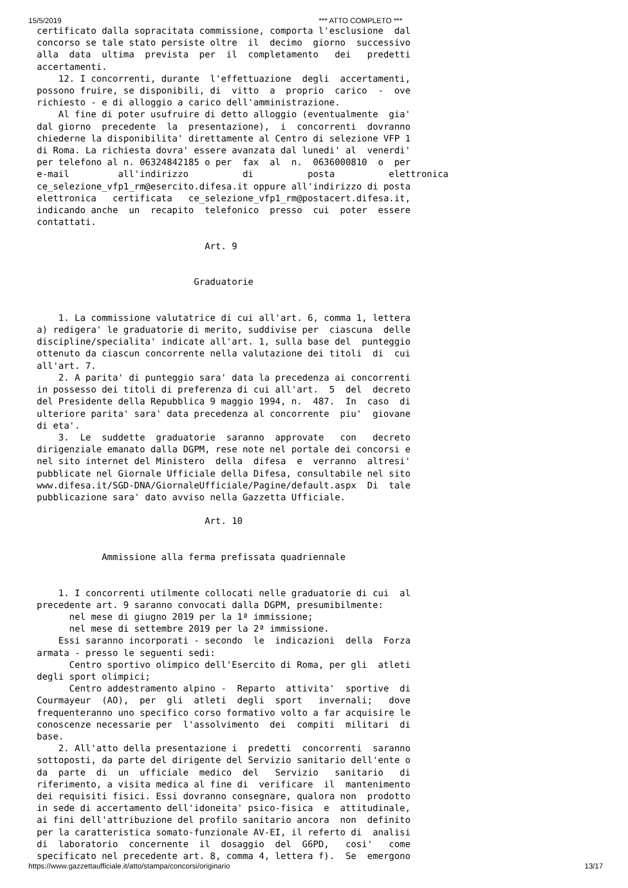15/5/2019 *** ATTO COMPLETO ***
certificato dalla sopracitata commissione, comporta l'esclusione  dal
concorso se tale stato persiste oltre  il  decimo  giorno  successivo
alla  data  ultima  prevista  per  il  completamento   dei   predetti
accertamenti.
    12. I concorrenti, durante  l'effettuazione  degli  accertamenti,
possono fruire, se disponibili, di  vitto  a  proprio  carico  -  ove
richiesto - e di alloggio a carico dell'amministrazione.
    Al fine di poter usufruire di detto alloggio (eventualmente  gia'
dal giorno  precedente  la  presentazione),  i  concorrenti  dovranno
chiederne la disponibilita' direttamente al Centro di selezione VFP 1
di Roma. La richiesta dovra' essere avanzata dal lunedi' al  venerdi'
per telefono al n. 06324842185 o per  fax  al  n.  0636000810  o  per
e-mail         all'indirizzo          di          posta          elettronica
ce_selezione_vfp1_rm@esercito.difesa.it oppure all'indirizzo di posta
elettronica   certificata   ce_selezione_vfp1_rm@postacert.difesa.it,
indicando anche  un  recapito  telefonico  presso  cui  poter  essere
contattati.

                               Art. 9


                             Graduatorie


    1. La commissione valutatrice di cui all'art. 6, comma 1, lettera
a) redigera' le graduatorie di merito, suddivise per  ciascuna  delle
discipline/specialita' indicate all'art. 1, sulla base del  punteggio
ottenuto da ciascun concorrente nella valutazione dei titoli  di  cui
all'art. 7.
    2. A parita' di punteggio sara' data la precedenza ai concorrenti
in possesso dei titoli di preferenza di cui all'art.  5  del  decreto
del Presidente della Repubblica 9 maggio 1994, n.  487.  In  caso  di
ulteriore parita' sara' data precedenza al concorrente  piu'  giovane
di eta'.
    3.  Le  suddette  graduatorie  saranno  approvate   con   decreto
dirigenziale emanato dalla DGPM, rese note nel portale dei concorsi e
nel sito internet del Ministero  della  difesa  e  verranno  altresi'
pubblicate nel Giornale Ufficiale della Difesa, consultabile nel sito
www.difesa.it/SGD-DNA/GiornaleUfficiale/Pagine/default.aspx  Di  tale
pubblicazione sara' dato avviso nella Gazzetta Ufficiale.

                               Art. 10


            Ammissione alla ferma prefissata quadriennale


    1. I concorrenti utilmente collocati nelle graduatorie di cui  al
precedente art. 9 saranno convocati dalla DGPM, presumibilmente:
      nel mese di giugno 2019 per la 1ª immissione;
      nel mese di settembre 2019 per la 2ª immissione.
    Essi saranno incorporati - secondo  le  indicazioni  della  Forza
armata - presso le seguenti sedi:
      Centro sportivo olimpico dell'Esercito di Roma, per gli  atleti
degli sport olimpici;
      Centro addestramento alpino -  Reparto  attivita'  sportive  di
Courmayeur  (AO),  per  gli  atleti  degli  sport   invernali;   dove
frequenteranno uno specifico corso formativo volto a far acquisire le
conoscenze necessarie per  l'assolvimento  dei  compiti  militari  di
base.
    2. All'atto della presentazione i  predetti  concorrenti  saranno
sottoposti, da parte del dirigente del Servizio sanitario dell'ente o
da  parte  di  un  ufficiale  medico  del   Servizio   sanitario   di
riferimento, a visita medica al fine di  verificare  il  mantenimento
dei requisiti fisici. Essi dovranno consegnare, qualora non  prodotto
in sede di accertamento dell'idoneita' psico-fisica  e  attitudinale,
ai fini dell'attribuzione del profilo sanitario ancora  non  definito
per la caratteristica somato-funzionale AV-EI, il referto di  analisi
di  laboratorio  concernente  il  dosaggio  del  G6PD,   cosi'   come
specificato nel precedente art. 8, comma 4, lettera f).  Se  emergono
https://www.gazzettaufficiale.it/atto/stampa/concorsi/originario 13/17